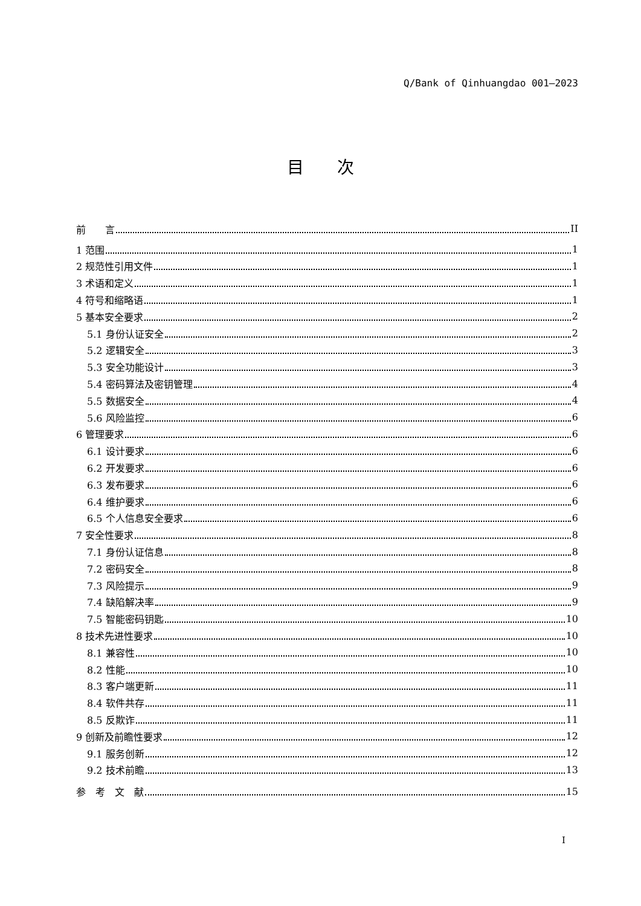Q/Bank of Qinhuangdao 001—2023
目次
前　　言 II
1 范围 1
2 规范性引用文件 1
3 术语和定义 1
4 符号和缩略语 1
5 基本安全要求 2
5.1 身份认证安全 2
5.2 逻辑安全 3
5.3 安全功能设计 3
5.4 密码算法及密钥管理 4
5.5 数据安全 4
5.6 风险监控 6
6 管理要求 6
6.1 设计要求 6
6.2 开发要求 6
6.3 发布要求 6
6.4 维护要求 6
6.5 个人信息安全要求 6
7 安全性要求 8
7.1 身份认证信息 8
7.2 密码安全 8
7.3 风险提示 9
7.4 缺陷解决率 9
7.5 智能密码钥匙 10
8 技术先进性要求 10
8.1 兼容性 10
8.2 性能 10
8.3 客户端更新 11
8.4 软件共存 11
8.5 反欺诈 11
9 创新及前瞻性要求 12
9.1 服务创新 12
9.2 技术前瞻 13
参　考　文　献 15
I